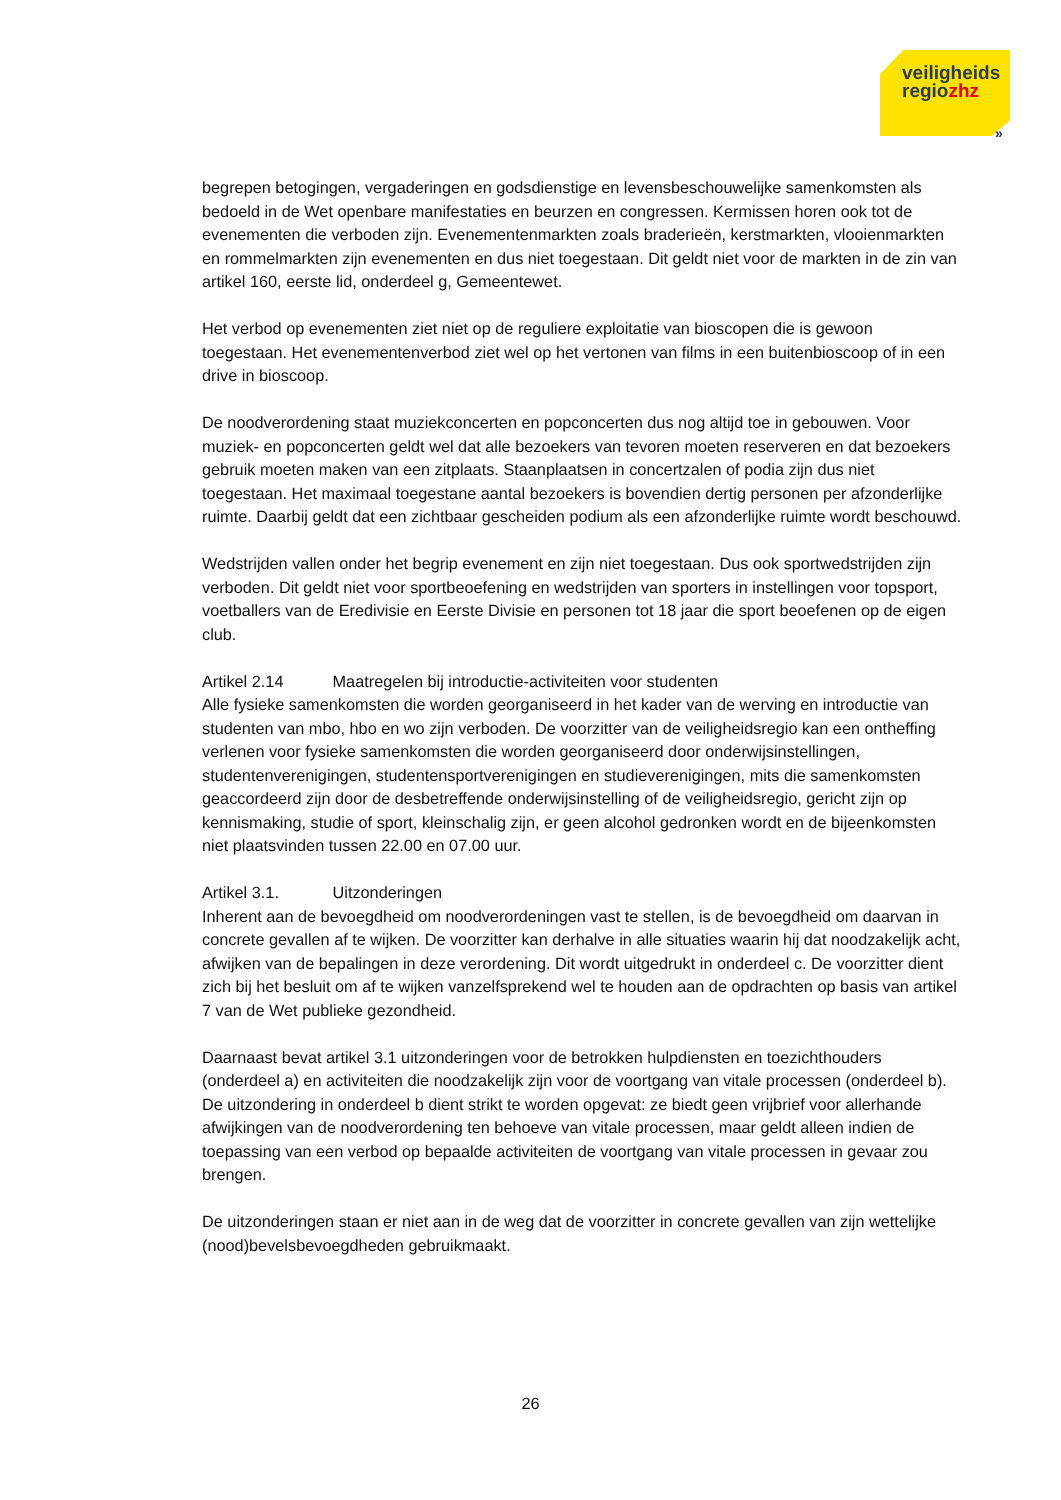veiligheids
regiozhz
»
begrepen betogingen, vergaderingen en godsdienstige en levensbeschouwelijke samenkomsten als bedoeld in de Wet openbare manifestaties en beurzen en congressen. Kermissen horen ook tot de evenementen die verboden zijn. Evenementenmarkten zoals braderieën, kerstmarkten, vlooienmarkten en rommelmarkten zijn evenementen en dus niet toegestaan. Dit geldt niet voor de markten in de zin van artikel 160, eerste lid, onderdeel g, Gemeentewet.
Het verbod op evenementen ziet niet op de reguliere exploitatie van bioscopen die is gewoon toegestaan. Het evenementenverbod ziet wel op het vertonen van films in een buitenbioscoop of in een drive in bioscoop.
De noodverordening staat muziekconcerten en popconcerten dus nog altijd toe in gebouwen. Voor muziek- en popconcerten geldt wel dat alle bezoekers van tevoren moeten reserveren en dat bezoekers gebruik moeten maken van een zitplaats. Staanplaatsen in concertzalen of podia zijn dus niet toegestaan. Het maximaal toegestane aantal bezoekers is bovendien dertig personen per afzonderlijke ruimte. Daarbij geldt dat een zichtbaar gescheiden podium als een afzonderlijke ruimte wordt beschouwd.
Wedstrijden vallen onder het begrip evenement en zijn niet toegestaan. Dus ook sportwedstrijden zijn verboden. Dit geldt niet voor sportbeoefening en wedstrijden van sporters in instellingen voor topsport, voetballers van de Eredivisie en Eerste Divisie en personen tot 18 jaar die sport beoefenen op de eigen club.
Artikel 2.14 Maatregelen bij introductie-activiteiten voor studenten
Alle fysieke samenkomsten die worden georganiseerd in het kader van de werving en introductie van studenten van mbo, hbo en wo zijn verboden. De voorzitter van de veiligheidsregio kan een ontheffing verlenen voor fysieke samenkomsten die worden georganiseerd door onderwijsinstellingen, studentenverenigingen, studentensportverenigingen en studieverenigingen, mits die samenkomsten geaccordeerd zijn door de desbetreffende onderwijsinstelling of de veiligheidsregio, gericht zijn op kennismaking, studie of sport, kleinschalig zijn, er geen alcohol gedronken wordt en de bijeenkomsten niet plaatsvinden tussen 22.00 en 07.00 uur.
Artikel 3.1. Uitzonderingen
Inherent aan de bevoegdheid om noodverordeningen vast te stellen, is de bevoegdheid om daarvan in concrete gevallen af te wijken. De voorzitter kan derhalve in alle situaties waarin hij dat noodzakelijk acht, afwijken van de bepalingen in deze verordening. Dit wordt uitgedrukt in onderdeel c. De voorzitter dient zich bij het besluit om af te wijken vanzelfsprekend wel te houden aan de opdrachten op basis van artikel 7 van de Wet publieke gezondheid.
Daarnaast bevat artikel 3.1 uitzonderingen voor de betrokken hulpdiensten en toezichthouders (onderdeel a) en activiteiten die noodzakelijk zijn voor de voortgang van vitale processen (onderdeel b). De uitzondering in onderdeel b dient strikt te worden opgevat: ze biedt geen vrijbrief voor allerhande afwijkingen van de noodverordening ten behoeve van vitale processen, maar geldt alleen indien de toepassing van een verbod op bepaalde activiteiten de voortgang van vitale processen in gevaar zou brengen.
De uitzonderingen staan er niet aan in de weg dat de voorzitter in concrete gevallen van zijn wettelijke (nood)bevelsbevoegdheden gebruikmaakt.
26